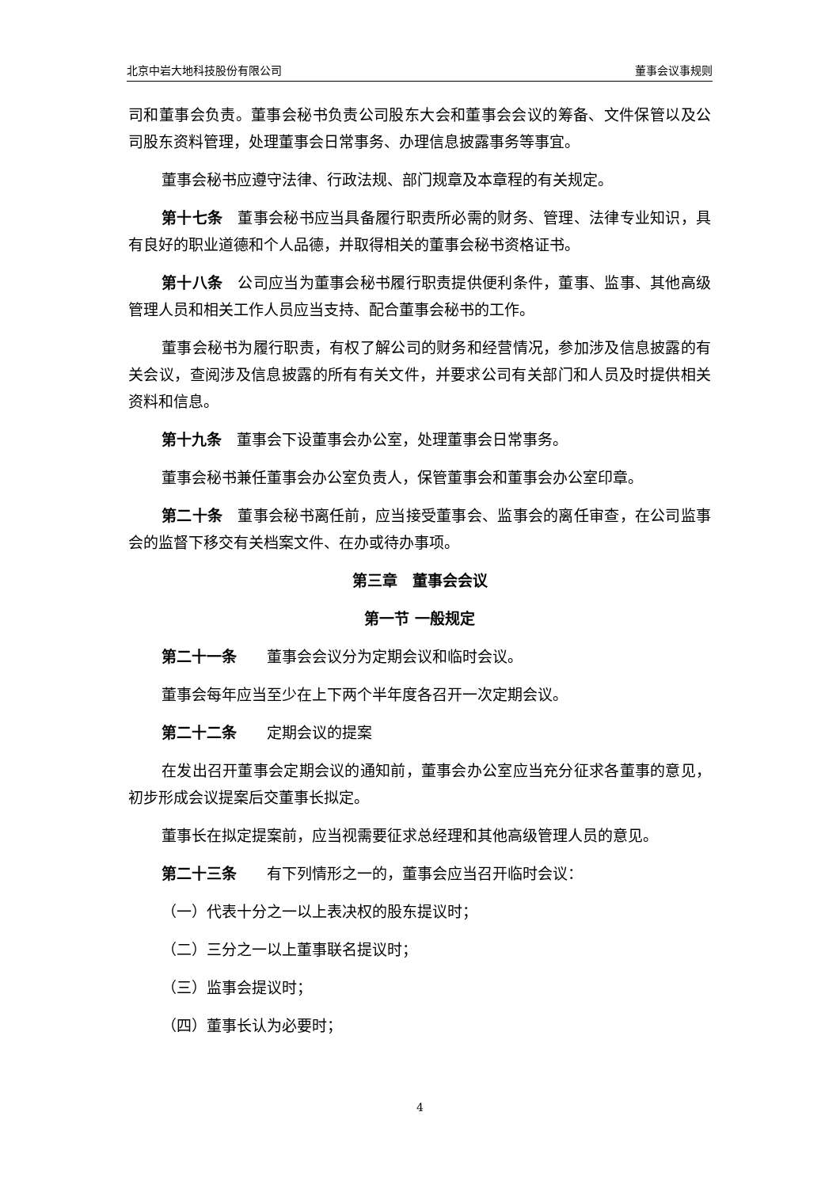北京中岩大地科技股份有限公司 董事会议事规则
司和董事会负责。董事会秘书负责公司股东大会和董事会会议的筹备、文件保管以及公司股东资料管理，处理董事会日常事务、办理信息披露事务等事宜。
董事会秘书应遵守法律、行政法规、部门规章及本章程的有关规定。
第十七条　董事会秘书应当具备履行职责所必需的财务、管理、法律专业知识，具有良好的职业道德和个人品德，并取得相关的董事会秘书资格证书。
第十八条　公司应当为董事会秘书履行职责提供便利条件，董事、监事、其他高级管理人员和相关工作人员应当支持、配合董事会秘书的工作。
董事会秘书为履行职责，有权了解公司的财务和经营情况，参加涉及信息披露的有关会议，查阅涉及信息披露的所有有关文件，并要求公司有关部门和人员及时提供相关资料和信息。
第十九条　董事会下设董事会办公室，处理董事会日常事务。
董事会秘书兼任董事会办公室负责人，保管董事会和董事会办公室印章。
第二十条　董事会秘书离任前，应当接受董事会、监事会的离任审查，在公司监事会的监督下移交有关档案文件、在办或待办事项。
第三章　董事会会议
第一节 一般规定
第二十一条　　董事会会议分为定期会议和临时会议。
董事会每年应当至少在上下两个半年度各召开一次定期会议。
第二十二条　　定期会议的提案
在发出召开董事会定期会议的通知前，董事会办公室应当充分征求各董事的意见，初步形成会议提案后交董事长拟定。
董事长在拟定提案前，应当视需要征求总经理和其他高级管理人员的意见。
第二十三条　　有下列情形之一的，董事会应当召开临时会议：
（一）代表十分之一以上表决权的股东提议时；
（二）三分之一以上董事联名提议时；
（三）监事会提议时；
（四）董事长认为必要时；
4